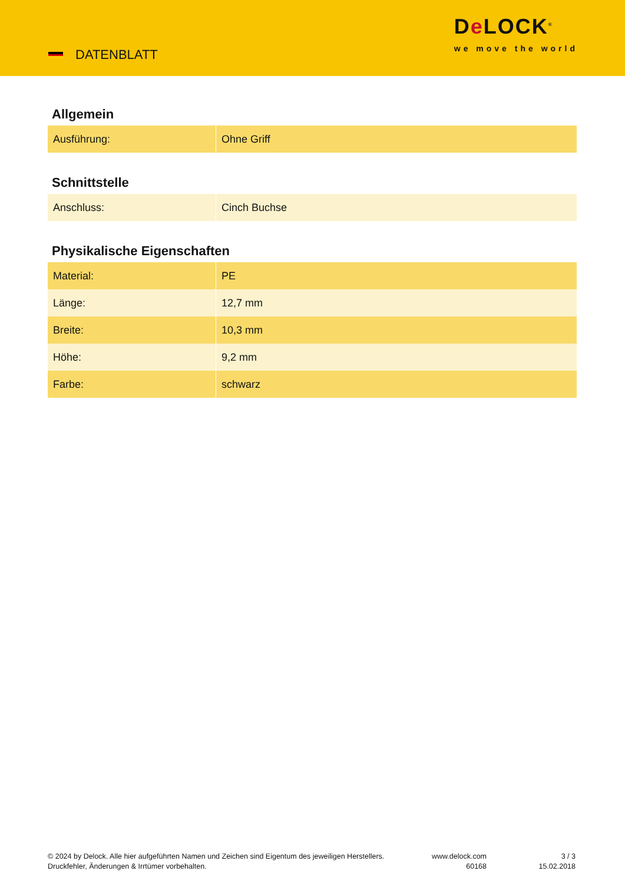DATENBLATT
De LOCK<sup>®</sup>
we move the world
Allgemein
| Ausführung: | Ohne Griff |
Schnittstelle
| Anschluss: | Cinch Buchse |
Physikalische Eigenschaften
| Material: | PE |
| Länge: | 12,7 mm |
| Breite: | 10,3 mm |
| Höhe: | 9,2 mm |
| Farbe: | schwarz |
© 2024 by Delock. Alle hier aufgeführten Namen und Zeichen sind Eigentum des jeweiligen Herstellers. Druckfehler, Änderungen & Irrtümer vorbehalten.
www.delock.com
60168
3 / 3
15.02.2018